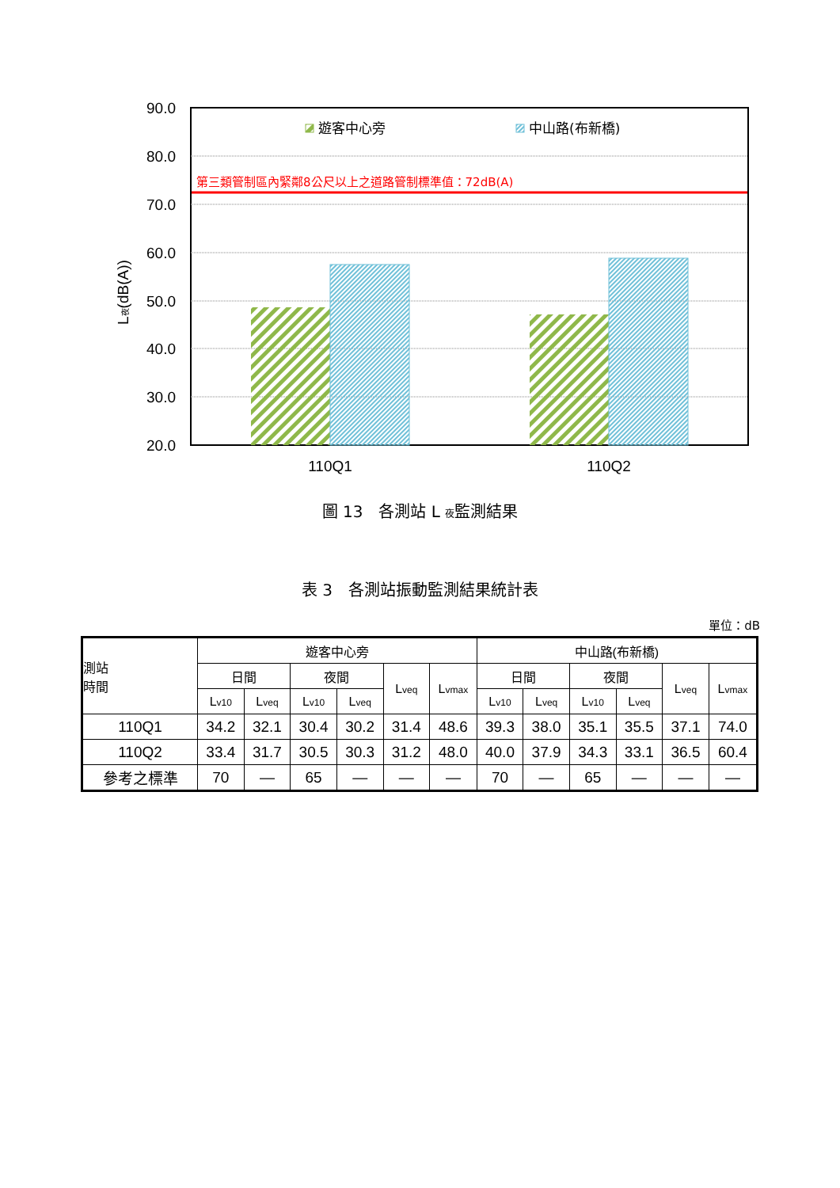90.0
80.0
70.0
60.0
50.0
40.0
30.0
20.0
110Q1
110Q2
第三類管制區內緊鄰8公尺以上之道路管制標準值：72dB(A)
遊客中心旁
中山路(布新橋)
L夜(dB(A))
圖 13　各測站 L <sub>夜</sub>監測結果
表 3　各測站振動監測結果統計表
單位：dB
| 測站 時間 | 遊客中心旁 | | | | | | 中山路(布新橋) | | | | | |
| --- | --- | --- | --- | --- | --- | --- | --- | --- | --- | --- | --- | --- |
| | 日間 | | 夜間 | | L<sub>veq</sub> | L<sub>vmax</sub> | 日間 | | 夜間 | | L<sub>veq</sub> | L<sub>vmax</sub> |
| | L<sub>v10</sub> | L<sub>veq</sub> | L<sub>v10</sub> | L<sub>veq</sub> | | | L<sub>v10</sub> | L<sub>veq</sub> | L<sub>v10</sub> | L<sub>veq</sub> | | |
| 110Q1 | 34.2 | 32.1 | 30.4 | 30.2 | 31.4 | 48.6 | 39.3 | 38.0 | 35.1 | 35.5 | 37.1 | 74.0 |
| 110Q2 | 33.4 | 31.7 | 30.5 | 30.3 | 31.2 | 48.0 | 40.0 | 37.9 | 34.3 | 33.1 | 36.5 | 60.4 |
| 參考之標準 | 70 | — | 65 | — | — | — | 70 | — | 65 | — | — | — |